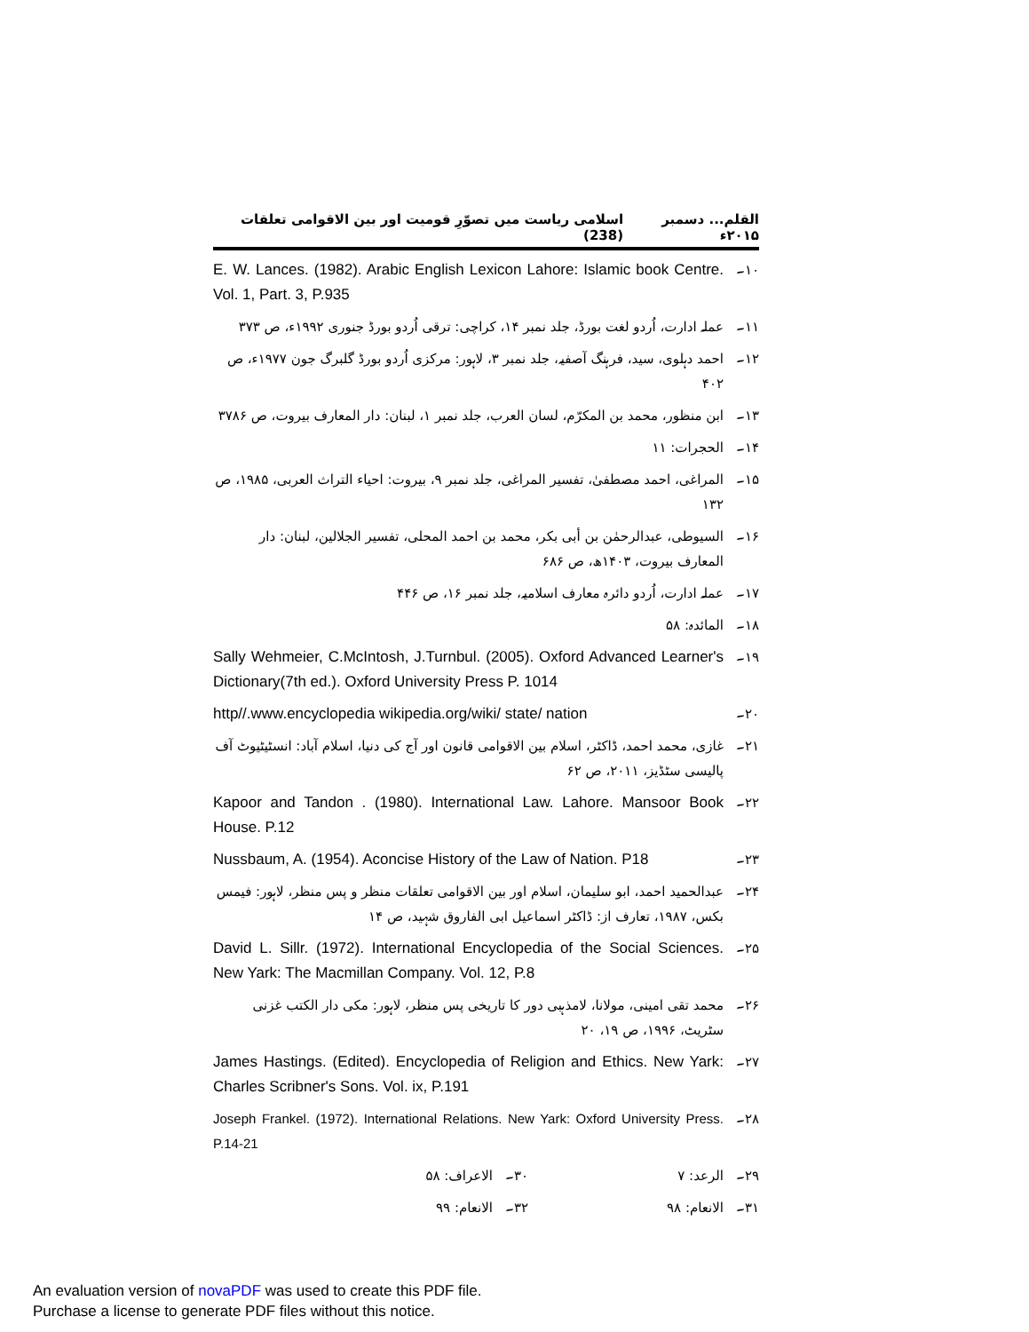القلم... دسمبر ۲۰۱۵ء اسلامی ریاست میں تصوّرِ قومیت اور بین الاقوامی تعلقات (238)
۱۰۔ E. W. Lances. (1982). Arabic English Lexicon Lahore: Islamic book Centre. Vol. 1, Part. 3, P.935
۱۱۔ عملہ ادارت، اُردو لغت بورڈ، جلد نمبر ۱۴، کراچی: ترقی اُردو بورڈ جنوری ۱۹۹۲ء، ص ۳۷۳
۱۲۔ احمد دہلوی، سید، فرہنگ آصفیہ، جلد نمبر ۳، لاہور: مرکزی اُردو بورڈ گلبرگ جون ۱۹۷۷ء، ص ۴۰۲
۱۳۔ ابن منظور، محمد بن المکرّم، لسان العرب، جلد نمبر ۱، لبنان: دار المعارف بیروت، ص ۳۷۸۶
۱۴۔ الحجرات: ۱۱
۱۵۔ المراغی، احمد مصطفیٰ، تفسیر المراغی، جلد نمبر ۹، بیروت: احیاء التراث العربی، ۱۹۸۵، ص ۱۳۲
۱۶۔ السیوطی، عبدالرحمٰن بن أبی بکر، محمد بن احمد المحلی، تفسیر الجلالین، لبنان: دار المعارف بیروت، ۱۴۰۳ھ، ص ۶۸۶
۱۷۔ عملہ ادارت، اُردو دائرہ معارف اسلامیہ، جلد نمبر ۱۶، ص ۴۴۶
۱۸۔ المائدہ: ۵۸
۱۹۔ Sally Wehmeier, C.McIntosh, J.Turnbul. (2005). Oxford Advanced Learner's Dictionary(7th ed.). Oxford University Press P. 1014
۲۰۔ http//.www.encyclopedia wikipedia.org/wiki/ state/ nation
۲۱۔ غازی، محمد احمد، ڈاکٹر، اسلام بین الاقوامی قانون اور آج کی دنیا، اسلام آباد: انسٹیٹیوٹ آف پالیسی سٹڈیز، ۲۰۱۱، ص ۶۲
۲۲۔ Kapoor and Tandon . (1980). International Law. Lahore. Mansoor Book House. P.12
۲۳۔ Nussbaum, A. (1954). Aconcise History of the Law of Nation. P18
۲۴۔ عبدالحمید احمد، ابو سلیمان، اسلام اور بین الاقوامی تعلقات منظر و پس منظر، لاہور: فیمس بکس، ۱۹۸۷، تعارف از: ڈاکٹر اسماعیل ابی الفاروق شہید، ص ۱۴
۲۵۔ David L. Sillr. (1972). International Encyclopedia of the Social Sciences. New Yark: The Macmillan Company. Vol. 12, P.8
۲۶۔ محمد تقی امینی، مولانا، لامذہبی دور کا تاریخی پس منظر، لاہور: مکی دار الکتب غزنی سٹریٹ، ۱۹۹۶، ص ۱۹، ۲۰
۲۷۔ James Hastings. (Edited). Encyclopedia of Religion and Ethics. New Yark: Charles Scribner's Sons. Vol. ix, P.191
۲۸۔ Joseph Frankel. (1972). International Relations. New Yark: Oxford University Press. P.14-21
۲۹۔ الرعد: ۷ ۳۰۔ الاعراف: ۵۸
۳۱۔ الانعام: ۹۸ ۳۲۔ الانعام: ۹۹
An evaluation version of novaPDF was used to create this PDF file.
Purchase a license to generate PDF files without this notice.